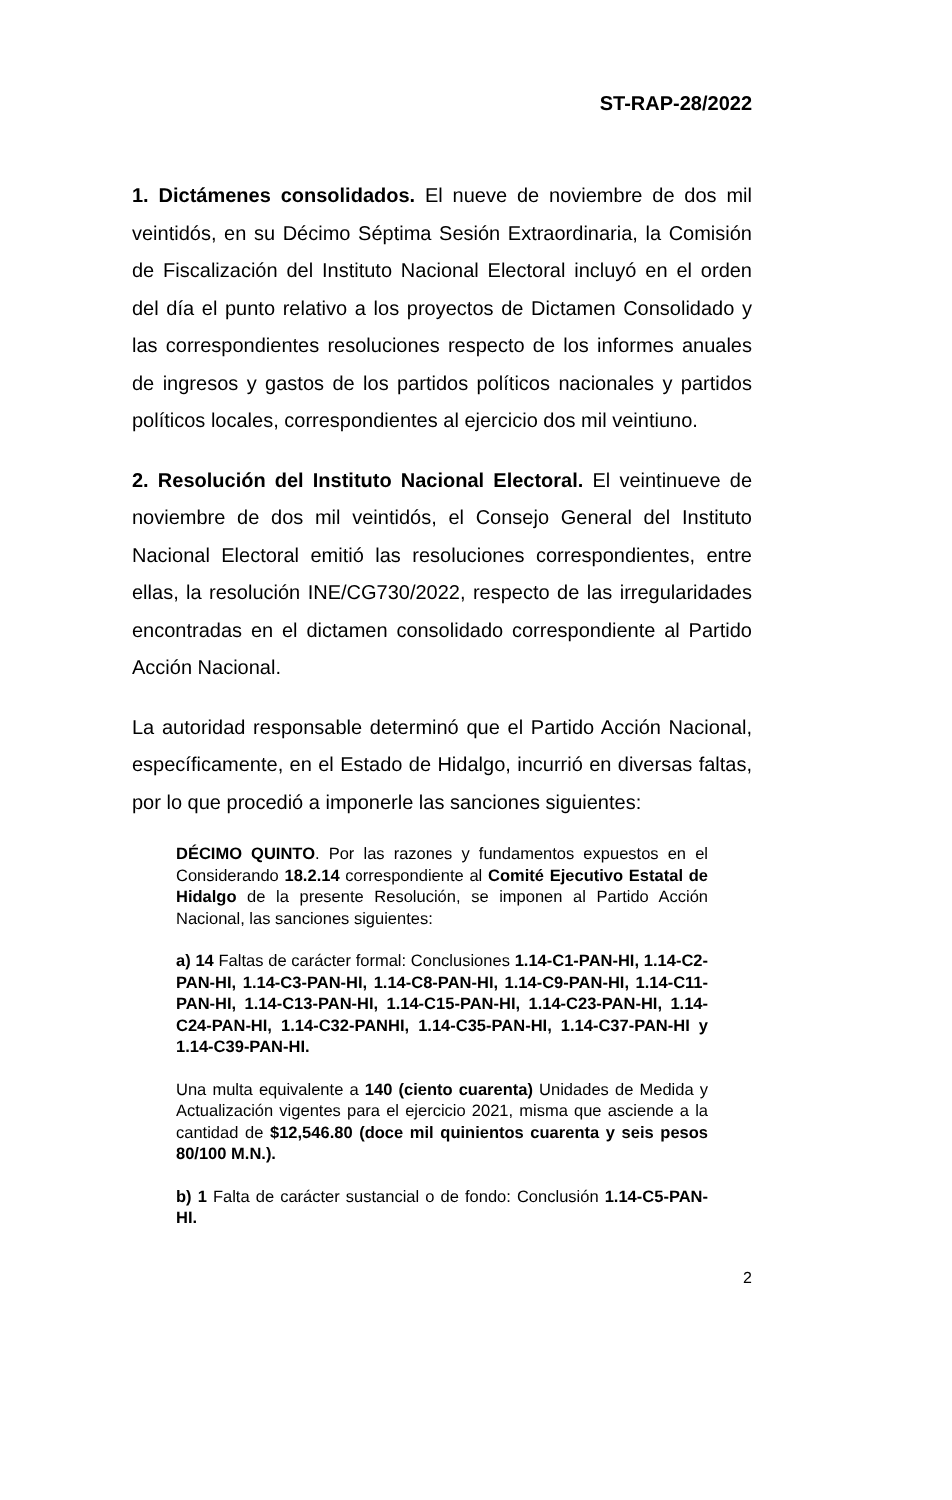ST-RAP-28/2022
1. Dictámenes consolidados. El nueve de noviembre de dos mil veintidós, en su Décimo Séptima Sesión Extraordinaria, la Comisión de Fiscalización del Instituto Nacional Electoral incluyó en el orden del día el punto relativo a los proyectos de Dictamen Consolidado y las correspondientes resoluciones respecto de los informes anuales de ingresos y gastos de los partidos políticos nacionales y partidos políticos locales, correspondientes al ejercicio dos mil veintiuno.
2. Resolución del Instituto Nacional Electoral. El veintinueve de noviembre de dos mil veintidós, el Consejo General del Instituto Nacional Electoral emitió las resoluciones correspondientes, entre ellas, la resolución INE/CG730/2022, respecto de las irregularidades encontradas en el dictamen consolidado correspondiente al Partido Acción Nacional.
La autoridad responsable determinó que el Partido Acción Nacional, específicamente, en el Estado de Hidalgo, incurrió en diversas faltas, por lo que procedió a imponerle las sanciones siguientes:
DÉCIMO QUINTO. Por las razones y fundamentos expuestos en el Considerando 18.2.14 correspondiente al Comité Ejecutivo Estatal de Hidalgo de la presente Resolución, se imponen al Partido Acción Nacional, las sanciones siguientes:
a) 14 Faltas de carácter formal: Conclusiones 1.14-C1-PAN-HI, 1.14-C2-PAN-HI, 1.14-C3-PAN-HI, 1.14-C8-PAN-HI, 1.14-C9-PAN-HI, 1.14-C11-PAN-HI, 1.14-C13-PAN-HI, 1.14-C15-PAN-HI, 1.14-C23-PAN-HI, 1.14-C24-PAN-HI, 1.14-C32-PANHI, 1.14-C35-PAN-HI, 1.14-C37-PAN-HI y 1.14-C39-PAN-HI.
Una multa equivalente a 140 (ciento cuarenta) Unidades de Medida y Actualización vigentes para el ejercicio 2021, misma que asciende a la cantidad de $12,546.80 (doce mil quinientos cuarenta y seis pesos 80/100 M.N.).
b) 1 Falta de carácter sustancial o de fondo: Conclusión 1.14-C5-PAN-HI.
2